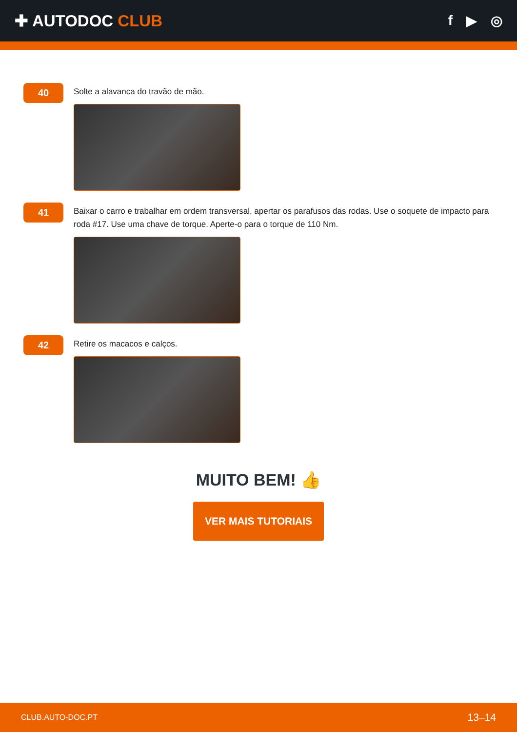✚ AUTODOC CLUB
f ▶ ◎
40
Solte a alavanca do travão de mão.
41
Baixar o carro e trabalhar em ordem transversal, apertar os parafusos das rodas. Use o soquete de impacto para roda #17. Use uma chave de torque. Aperte-o para o torque de 110 Nm.
42
Retire os macacos e calços.
MUITO BEM! 👍
VER MAIS TUTORIAIS
CLUB.AUTO-DOC.PT 13–14